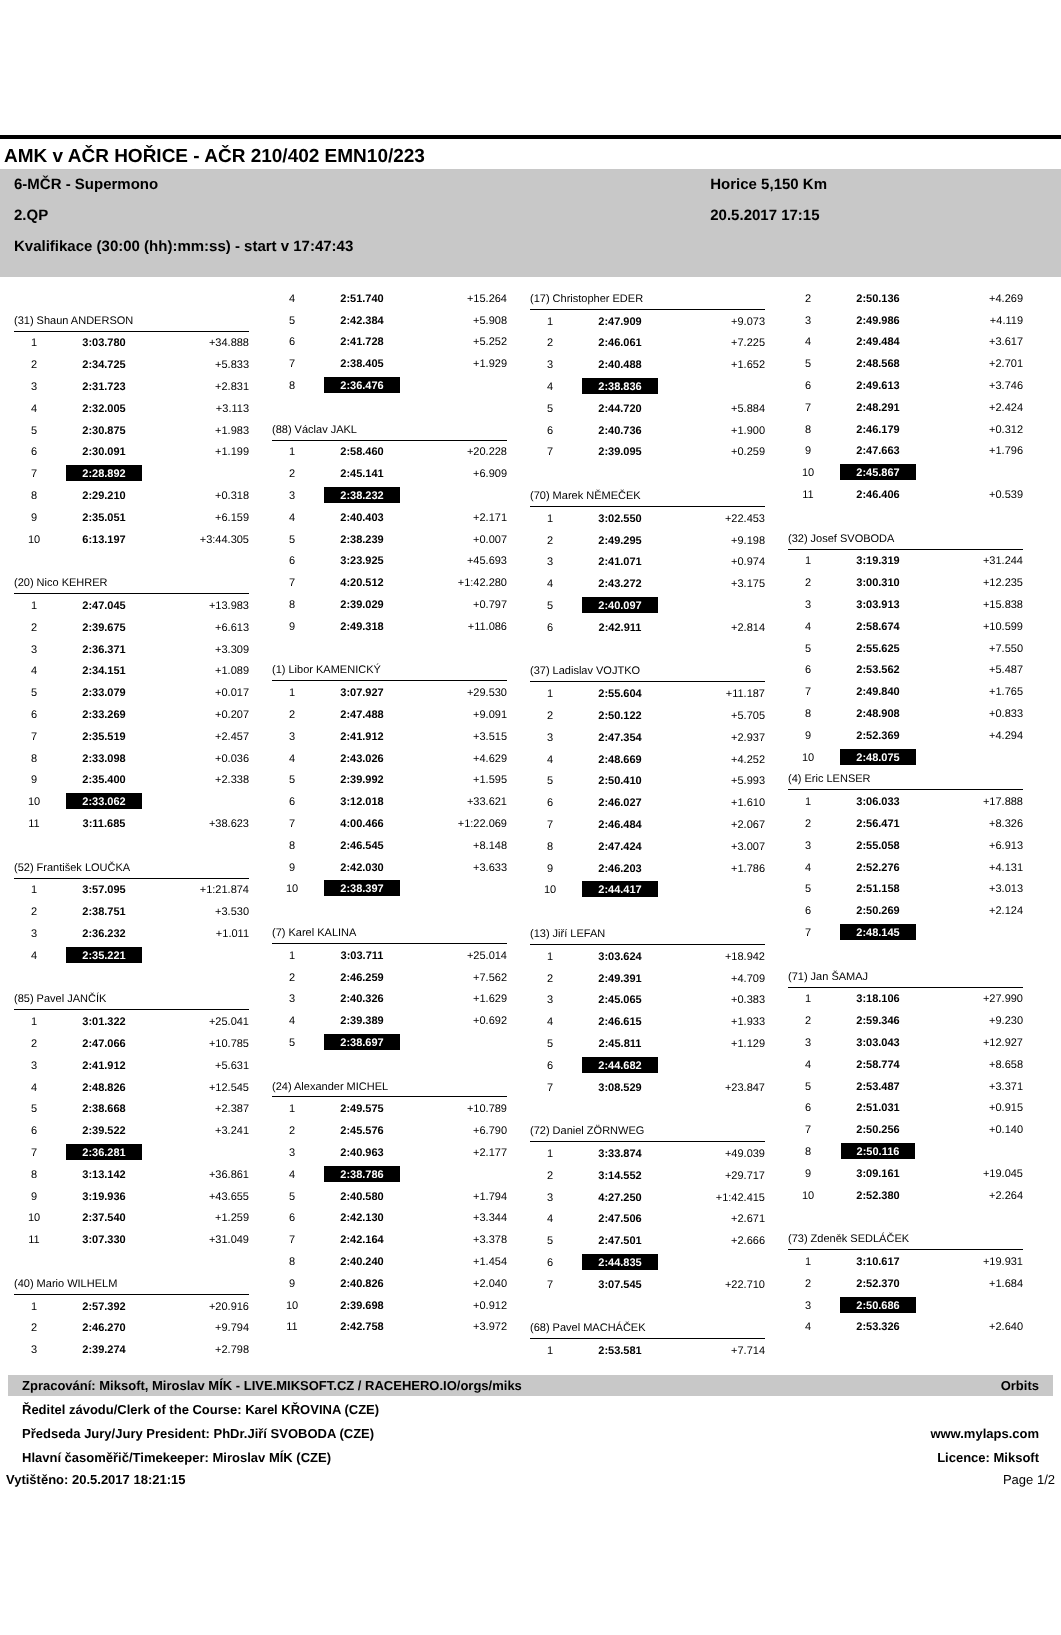AMK v AČR HOŘICE - AČR 210/402 EMN10/223
6-MČR - Supermono
2.QP
Kvalifikace (30:00 (hh):mm:ss) - start v 17:47:43
Horice 5,150 Km
20.5.2017 17:15
| (31) Shaun ANDERSON | | |
| 1 | 3:03.780 | +34.888 |
| 2 | 2:34.725 | +5.833 |
| 3 | 2:31.723 | +2.831 |
| 4 | 2:32.005 | +3.113 |
| 5 | 2:30.875 | +1.983 |
| 6 | 2:30.091 | +1.199 |
| 7 | 2:28.892 | |
| 8 | 2:29.210 | +0.318 |
| 9 | 2:35.051 | +6.159 |
| 10 | 6:13.197 | +3:44.305 |
| (20) Nico KEHRER | | |
| 1 | 2:47.045 | +13.983 |
| 2 | 2:39.675 | +6.613 |
| 3 | 2:36.371 | +3.309 |
| 4 | 2:34.151 | +1.089 |
| 5 | 2:33.079 | +0.017 |
| 6 | 2:33.269 | +0.207 |
| 7 | 2:35.519 | +2.457 |
| 8 | 2:33.098 | +0.036 |
| 9 | 2:35.400 | +2.338 |
| 10 | 2:33.062 | |
| 11 | 3:11.685 | +38.623 |
| (52) František LOUČKA | | |
| 1 | 3:57.095 | +1:21.874 |
| 2 | 2:38.751 | +3.530 |
| 3 | 2:36.232 | +1.011 |
| 4 | 2:35.221 | |
| (85) Pavel JANČÍK | | |
| 1 | 3:01.322 | +25.041 |
| 2 | 2:47.066 | +10.785 |
| 3 | 2:41.912 | +5.631 |
| 4 | 2:48.826 | +12.545 |
| 5 | 2:38.668 | +2.387 |
| 6 | 2:39.522 | +3.241 |
| 7 | 2:36.281 | |
| 8 | 3:13.142 | +36.861 |
| 9 | 3:19.936 | +43.655 |
| 10 | 2:37.540 | +1.259 |
| 11 | 3:07.330 | +31.049 |
| (40) Mario WILHELM | | |
| 1 | 2:57.392 | +20.916 |
| 2 | 2:46.270 | +9.794 |
| 3 | 2:39.274 | +2.798 |
| 4 | 2:51.740 | +15.264 |
| 5 | 2:42.384 | +5.908 |
| 6 | 2:41.728 | +5.252 |
| 7 | 2:38.405 | +1.929 |
| 8 | 2:36.476 | |
| (88) Václav JAKL | | |
| 1 | 2:58.460 | +20.228 |
| 2 | 2:45.141 | +6.909 |
| 3 | 2:38.232 | |
| 4 | 2:40.403 | +2.171 |
| 5 | 2:38.239 | +0.007 |
| 6 | 3:23.925 | +45.693 |
| 7 | 4:20.512 | +1:42.280 |
| 8 | 2:39.029 | +0.797 |
| 9 | 2:49.318 | +11.086 |
| (1) Libor KAMENICKÝ | | |
| 1 | 3:07.927 | +29.530 |
| 2 | 2:47.488 | +9.091 |
| 3 | 2:41.912 | +3.515 |
| 4 | 2:43.026 | +4.629 |
| 5 | 2:39.992 | +1.595 |
| 6 | 3:12.018 | +33.621 |
| 7 | 4:00.466 | +1:22.069 |
| 8 | 2:46.545 | +8.148 |
| 9 | 2:42.030 | +3.633 |
| 10 | 2:38.397 | |
| (7) Karel KALINA | | |
| 1 | 3:03.711 | +25.014 |
| 2 | 2:46.259 | +7.562 |
| 3 | 2:40.326 | +1.629 |
| 4 | 2:39.389 | +0.692 |
| 5 | 2:38.697 | |
| (24) Alexander MICHEL | | |
| 1 | 2:49.575 | +10.789 |
| 2 | 2:45.576 | +6.790 |
| 3 | 2:40.963 | +2.177 |
| 4 | 2:38.786 | |
| 5 | 2:40.580 | +1.794 |
| 6 | 2:42.130 | +3.344 |
| 7 | 2:42.164 | +3.378 |
| 8 | 2:40.240 | +1.454 |
| 9 | 2:40.826 | +2.040 |
| 10 | 2:39.698 | +0.912 |
| 11 | 2:42.758 | +3.972 |
| (17) Christopher EDER | | |
| 1 | 2:47.909 | +9.073 |
| 2 | 2:46.061 | +7.225 |
| 3 | 2:40.488 | +1.652 |
| 4 | 2:38.836 | |
| 5 | 2:44.720 | +5.884 |
| 6 | 2:40.736 | +1.900 |
| 7 | 2:39.095 | +0.259 |
| (70) Marek NĚMEČEK | | |
| 1 | 3:02.550 | +22.453 |
| 2 | 2:49.295 | +9.198 |
| 3 | 2:41.071 | +0.974 |
| 4 | 2:43.272 | +3.175 |
| 5 | 2:40.097 | |
| 6 | 2:42.911 | +2.814 |
| (37) Ladislav VOJTKO | | |
| 1 | 2:55.604 | +11.187 |
| 2 | 2:50.122 | +5.705 |
| 3 | 2:47.354 | +2.937 |
| 4 | 2:48.669 | +4.252 |
| 5 | 2:50.410 | +5.993 |
| 6 | 2:46.027 | +1.610 |
| 7 | 2:46.484 | +2.067 |
| 8 | 2:47.424 | +3.007 |
| 9 | 2:46.203 | +1.786 |
| 10 | 2:44.417 | |
| (13) Jiří LEFAN | | |
| 1 | 3:03.624 | +18.942 |
| 2 | 2:49.391 | +4.709 |
| 3 | 2:45.065 | +0.383 |
| 4 | 2:46.615 | +1.933 |
| 5 | 2:45.811 | +1.129 |
| 6 | 2:44.682 | |
| 7 | 3:08.529 | +23.847 |
| (72) Daniel ZÖRNWEG | | |
| 1 | 3:33.874 | +49.039 |
| 2 | 3:14.552 | +29.717 |
| 3 | 4:27.250 | +1:42.415 |
| 4 | 2:47.506 | +2.671 |
| 5 | 2:47.501 | +2.666 |
| 6 | 2:44.835 | |
| 7 | 3:07.545 | +22.710 |
| (68) Pavel MACHÁČEK | | |
| 1 | 2:53.581 | +7.714 |
| 2 | 2:50.136 | +4.269 |
| 3 | 2:49.986 | +4.119 |
| 4 | 2:49.484 | +3.617 |
| 5 | 2:48.568 | +2.701 |
| 6 | 2:49.613 | +3.746 |
| 7 | 2:48.291 | +2.424 |
| 8 | 2:46.179 | +0.312 |
| 9 | 2:47.663 | +1.796 |
| 10 | 2:45.867 | |
| 11 | 2:46.406 | +0.539 |
| (32) Josef SVOBODA | | |
| 1 | 3:19.319 | +31.244 |
| 2 | 3:00.310 | +12.235 |
| 3 | 3:03.913 | +15.838 |
| 4 | 2:58.674 | +10.599 |
| 5 | 2:55.625 | +7.550 |
| 6 | 2:53.562 | +5.487 |
| 7 | 2:49.840 | +1.765 |
| 8 | 2:48.908 | +0.833 |
| 9 | 2:52.369 | +4.294 |
| 10 | 2:48.075 | |
| (4) Eric LENSER | | |
| 1 | 3:06.033 | +17.888 |
| 2 | 2:56.471 | +8.326 |
| 3 | 2:55.058 | +6.913 |
| 4 | 2:52.276 | +4.131 |
| 5 | 2:51.158 | +3.013 |
| 6 | 2:50.269 | +2.124 |
| 7 | 2:48.145 | |
| (71) Jan ŠAMAJ | | |
| 1 | 3:18.106 | +27.990 |
| 2 | 2:59.346 | +9.230 |
| 3 | 3:03.043 | +12.927 |
| 4 | 2:58.774 | +8.658 |
| 5 | 2:53.487 | +3.371 |
| 6 | 2:51.031 | +0.915 |
| 7 | 2:50.256 | +0.140 |
| 8 | 2:50.116 | |
| 9 | 3:09.161 | +19.045 |
| 10 | 2:52.380 | +2.264 |
| (73) Zdeněk SEDLÁČEK | | |
| 1 | 3:10.617 | +19.931 |
| 2 | 2:52.370 | +1.684 |
| 3 | 2:50.686 | |
| 4 | 2:53.326 | +2.640 |
Zpracování: Miksoft, Miroslav MÍK - LIVE.MIKSOFT.CZ / RACEHERO.IO/orgs/miks Orbits
Ředitel závodu/Clerk of the Course: Karel KŘOVINA (CZE)
Předseda Jury/Jury President: PhDr.Jiří SVOBODA (CZE)
Hlavní časoměřič/Timekeeper: Miroslav MÍK (CZE)
www.mylaps.com
Licence: Miksoft
Vytištěno: 20.5.2017 18:21:15 Page 1/2